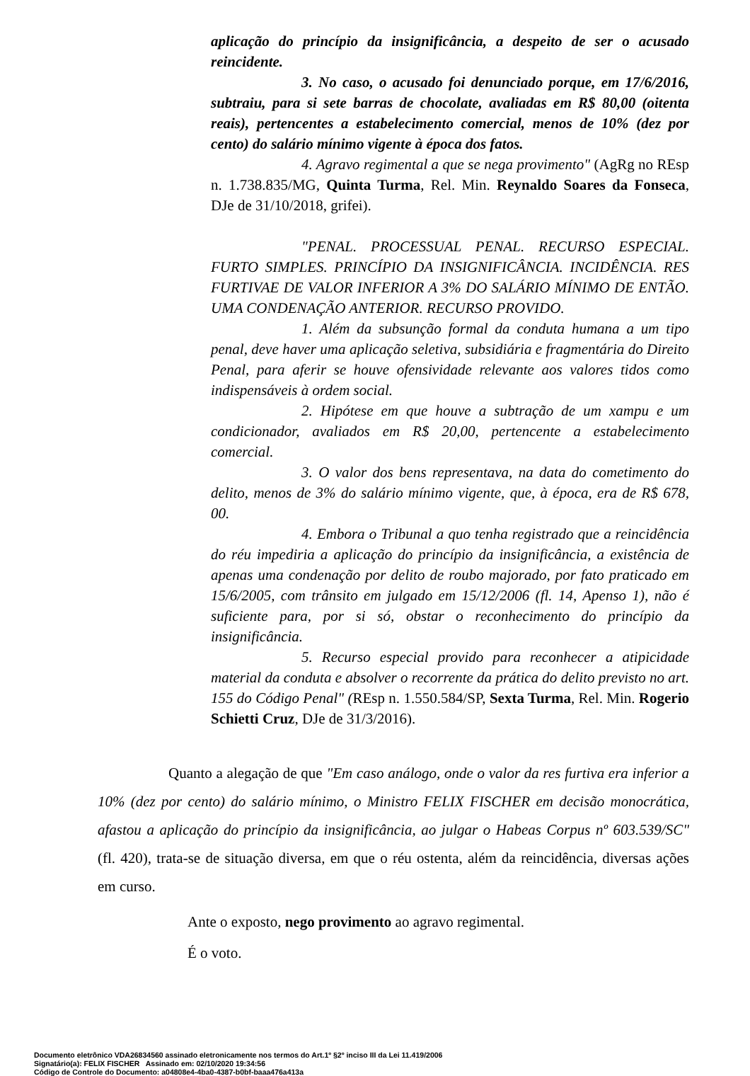aplicação do princípio da insignificância, a despeito de ser o acusado reincidente.
3. No caso, o acusado foi denunciado porque, em 17/6/2016, subtraiu, para si sete barras de chocolate, avaliadas em R$ 80,00 (oitenta reais), pertencentes a estabelecimento comercial, menos de 10% (dez por cento) do salário mínimo vigente à época dos fatos.
4. Agravo regimental a que se nega provimento" (AgRg no REsp n. 1.738.835/MG, Quinta Turma, Rel. Min. Reynaldo Soares da Fonseca, DJe de 31/10/2018, grifei).
"PENAL. PROCESSUAL PENAL. RECURSO ESPECIAL. FURTO SIMPLES. PRINCÍPIO DA INSIGNIFICÂNCIA. INCIDÊNCIA. RES FURTIVAE DE VALOR INFERIOR A 3% DO SALÁRIO MÍNIMO DE ENTÃO. UMA CONDENAÇÃO ANTERIOR. RECURSO PROVIDO.
1. Além da subsunção formal da conduta humana a um tipo penal, deve haver uma aplicação seletiva, subsidiária e fragmentária do Direito Penal, para aferir se houve ofensividade relevante aos valores tidos como indispensáveis à ordem social.
2. Hipótese em que houve a subtração de um xampu e um condicionador, avaliados em R$ 20,00, pertencente a estabelecimento comercial.
3. O valor dos bens representava, na data do cometimento do delito, menos de 3% do salário mínimo vigente, que, à época, era de R$ 678, 00.
4. Embora o Tribunal a quo tenha registrado que a reincidência do réu impediria a aplicação do princípio da insignificância, a existência de apenas uma condenação por delito de roubo majorado, por fato praticado em 15/6/2005, com trânsito em julgado em 15/12/2006 (fl. 14, Apenso 1), não é suficiente para, por si só, obstar o reconhecimento do princípio da insignificância.
5. Recurso especial provido para reconhecer a atipicidade material da conduta e absolver o recorrente da prática do delito previsto no art. 155 do Código Penal" (REsp n. 1.550.584/SP, Sexta Turma, Rel. Min. Rogerio Schietti Cruz, DJe de 31/3/2016).
Quanto a alegação de que "Em caso análogo, onde o valor da res furtiva era inferior a 10% (dez por cento) do salário mínimo, o Ministro FELIX FISCHER em decisão monocrática, afastou a aplicação do princípio da insignificância, ao julgar o Habeas Corpus nº 603.539/SC" (fl. 420), trata-se de situação diversa, em que o réu ostenta, além da reincidência, diversas ações em curso.
Ante o exposto, nego provimento ao agravo regimental.
É o voto.
Documento eletrônico VDA26834560 assinado eletronicamente nos termos do Art.1º §2º inciso III da Lei 11.419/2006
Signatário(a): FELIX FISCHER Assinado em: 02/10/2020 19:34:56
Código de Controle do Documento: a04808e4-4ba0-4387-b0bf-baaa476a413a